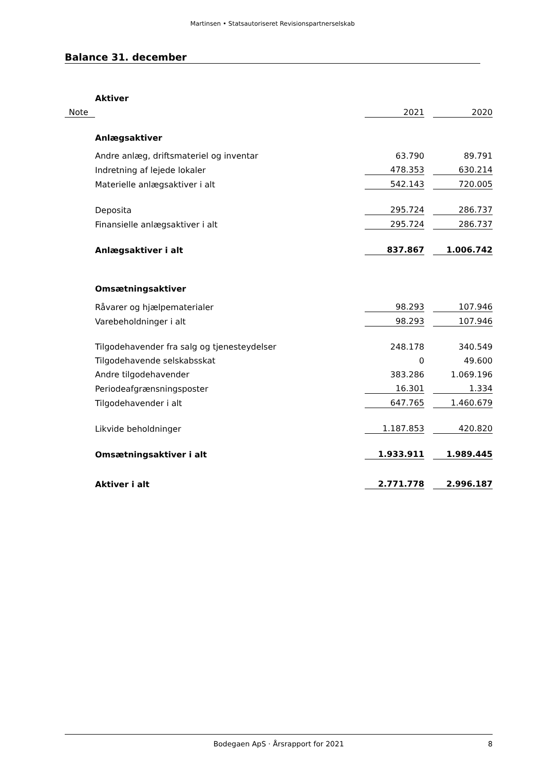Martinsen • Statsautoriseret Revisionspartnerselskab
Balance 31. december
| | Aktiver | | | |
| Note | | 2021 | | 2020 |
| | Anlægsaktiver | | | |
| | Andre anlæg, driftsmateriel og inventar | 63.790 | | 89.791 |
| | Indretning af lejede lokaler | 478.353 | | 630.214 |
| | Materielle anlægsaktiver i alt | 542.143 | | 720.005 |
| | Deposita | 295.724 | | 286.737 |
| | Finansielle anlægsaktiver i alt | 295.724 | | 286.737 |
| | Anlægsaktiver i alt | 837.867 | | 1.006.742 |
| | Omsætningsaktiver | | | |
| | Råvarer og hjælpematerialer | 98.293 | | 107.946 |
| | Varebeholdninger i alt | 98.293 | | 107.946 |
| | Tilgodehavender fra salg og tjenesteydelser | 248.178 | | 340.549 |
| | Tilgodehavende selskabsskat | 0 | | 49.600 |
| | Andre tilgodehavender | 383.286 | | 1.069.196 |
| | Periodeafgrænsningsposter | 16.301 | | 1.334 |
| | Tilgodehavender i alt | 647.765 | | 1.460.679 |
| | Likvide beholdninger | 1.187.853 | | 420.820 |
| | Omsætningsaktiver i alt | 1.933.911 | | 1.989.445 |
| | Aktiver i alt | 2.771.778 | | 2.996.187 |
Bodegaen ApS · Årsrapport for 2021
8